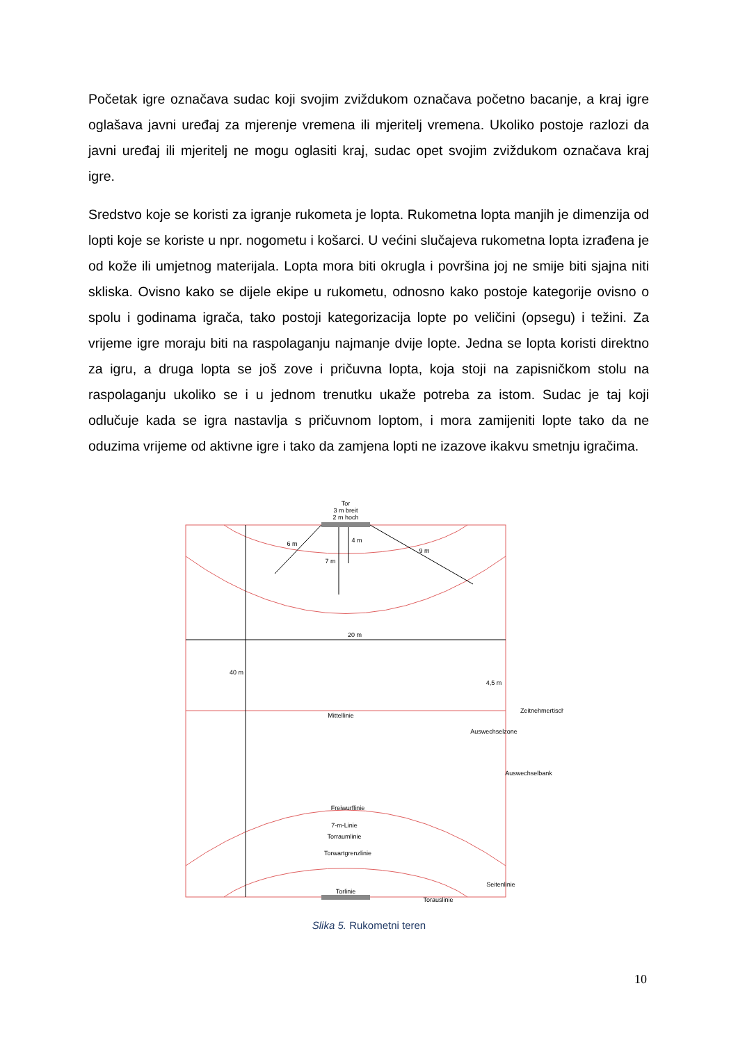Početak igre označava sudac koji svojim zviždukom označava početno bacanje, a kraj igre oglašava javni uređaj za mjerenje vremena ili mjeritelj vremena. Ukoliko postoje razlozi da javni uređaj ili mjeritelj ne mogu oglasiti kraj, sudac opet svojim zviždukom označava kraj igre.
Sredstvo koje se koristi za igranje rukometa je lopta. Rukometna lopta manjih je dimenzija od lopti koje se koriste u npr. nogometu i košarci. U većini slučajeva rukometna lopta izrađena je od kože ili umjetnog materijala. Lopta mora biti okrugla i površina joj ne smije biti sjajna niti skliska. Ovisno kako se dijele ekipe u rukometu, odnosno kako postoje kategorije ovisno o spolu i godinama igrača, tako postoji kategorizacija lopte po veličini (opsegu) i težini. Za vrijeme igre moraju biti na raspolaganju najmanje dvije lopte. Jedna se lopta koristi direktno za igru, a druga lopta se još zove i pričuvna lopta, koja stoji na zapisničkom stolu na raspolaganju ukoliko se i u jednom trenutku ukaže potreba za istom. Sudac je taj koji odlučuje kada se igra nastavlja s pričuvnom loptom, i mora zamijeniti lopte tako da ne oduzima vrijeme od aktivne igre i tako da zamjena lopti ne izazove ikakvu smetnju igračima.
Tor
3 m breit
2 m hoch
20 m
Mittellinie
Freiwurflinie
7-m-Linie
Torraumlinie
Torwartgrenzlinie
Torlinie
Torauslinie
40 m
Seitenlinie
4,5 m
Auswechselzone
Zeitnehmertisch
Auswechselbank
6 m
9 m
7 m
4 m
Slika 5. Rukometni teren
10